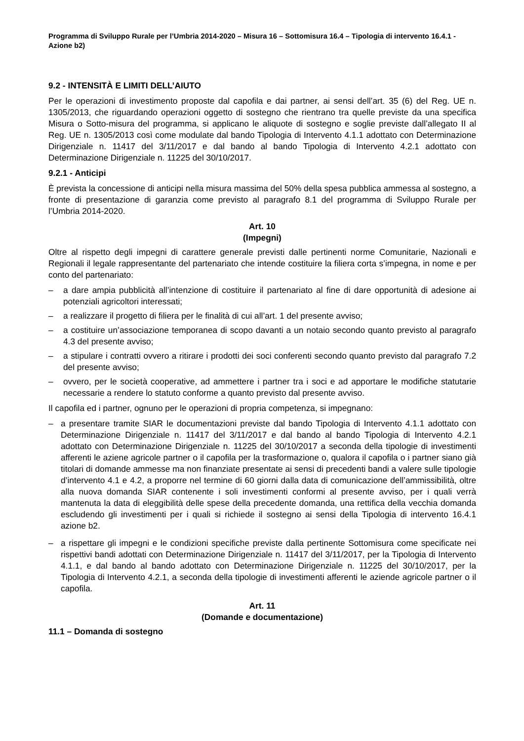Programma di Sviluppo Rurale per l’Umbria 2014-2020 – Misura 16 – Sottomisura 16.4 – Tipologia di intervento 16.4.1 - Azione b2)
9.2 - INTENSITÀ E LIMITI DELL’AIUTO
Per le operazioni di investimento proposte dal capofila e dai partner, ai sensi dell’art. 35 (6) del Reg. UE n. 1305/2013, che riguardando operazioni oggetto di sostegno che rientrano tra quelle previste da una specifica Misura o Sotto-misura del programma, si applicano le aliquote di sostegno e soglie previste dall’allegato II al Reg. UE n. 1305/2013 così come modulate dal bando Tipologia di Intervento 4.1.1 adottato con Determinazione Dirigenziale n. 11417 del 3/11/2017 e dal bando al bando Tipologia di Intervento 4.2.1 adottato con Determinazione Dirigenziale n. 11225 del 30/10/2017.
9.2.1 - Anticipi
È prevista la concessione di anticipi nella misura massima del 50% della spesa pubblica ammessa al sostegno, a fronte di presentazione di garanzia come previsto al paragrafo 8.1 del programma di Sviluppo Rurale per l’Umbria 2014-2020.
Art. 10
(Impegni)
Oltre al rispetto degli impegni di carattere generale previsti dalle pertinenti norme Comunitarie, Nazionali e Regionali il legale rappresentante del partenariato che intende costituire la filiera corta s’impegna, in nome e per conto del partenariato:
– a dare ampia pubblicità all’intenzione di costituire il partenariato al fine di dare opportunità di adesione ai potenziali agricoltori interessati;
– a realizzare il progetto di filiera per le finalità di cui all’art. 1 del presente avviso;
– a costituire un’associazione temporanea di scopo davanti a un notaio secondo quanto previsto al paragrafo 4.3 del presente avviso;
– a stipulare i contratti ovvero a ritirare i prodotti dei soci conferenti secondo quanto previsto dal paragrafo 7.2 del presente avviso;
– ovvero, per le società cooperative, ad ammettere i partner tra i soci e ad apportare le modifiche statutarie necessarie a rendere lo statuto conforme a quanto previsto dal presente avviso.
Il capofila ed i partner, ognuno per le operazioni di propria competenza, si impegnano:
– a presentare tramite SIAR le documentazioni previste dal bando Tipologia di Intervento 4.1.1 adottato con Determinazione Dirigenziale n. 11417 del 3/11/2017 e dal bando al bando Tipologia di Intervento 4.2.1 adottato con Determinazione Dirigenziale n. 11225 del 30/10/2017 a seconda della tipologie di investimenti afferenti le aziene agricole partner o il capofila per la trasformazione o, qualora il capofila o i partner siano già titolari di domande ammesse ma non finanziate presentate ai sensi di precedenti bandi a valere sulle tipologie d’intervento 4.1 e 4.2, a proporre nel termine di 60 giorni dalla data di comunicazione dell’ammissibilità, oltre alla nuova domanda SIAR contenente i soli investimenti conformi al presente avviso, per i quali verrà mantenuta la data di eleggibilità delle spese della precedente domanda, una rettifica della vecchia domanda escludendo gli investimenti per i quali si richiede il sostegno ai sensi della Tipologia di intervento 16.4.1 azione b2.
– a rispettare gli impegni e le condizioni specifiche previste dalla pertinente Sottomisura come specificate nei rispettivi bandi adottati con Determinazione Dirigenziale n. 11417 del 3/11/2017, per la Tipologia di Intervento 4.1.1, e dal bando al bando adottato con Determinazione Dirigenziale n. 11225 del 30/10/2017, per la Tipologia di Intervento 4.2.1, a seconda della tipologie di investimenti afferenti le aziende agricole partner o il capofila.
Art. 11
(Domande e documentazione)
11.1 – Domanda di sostegno